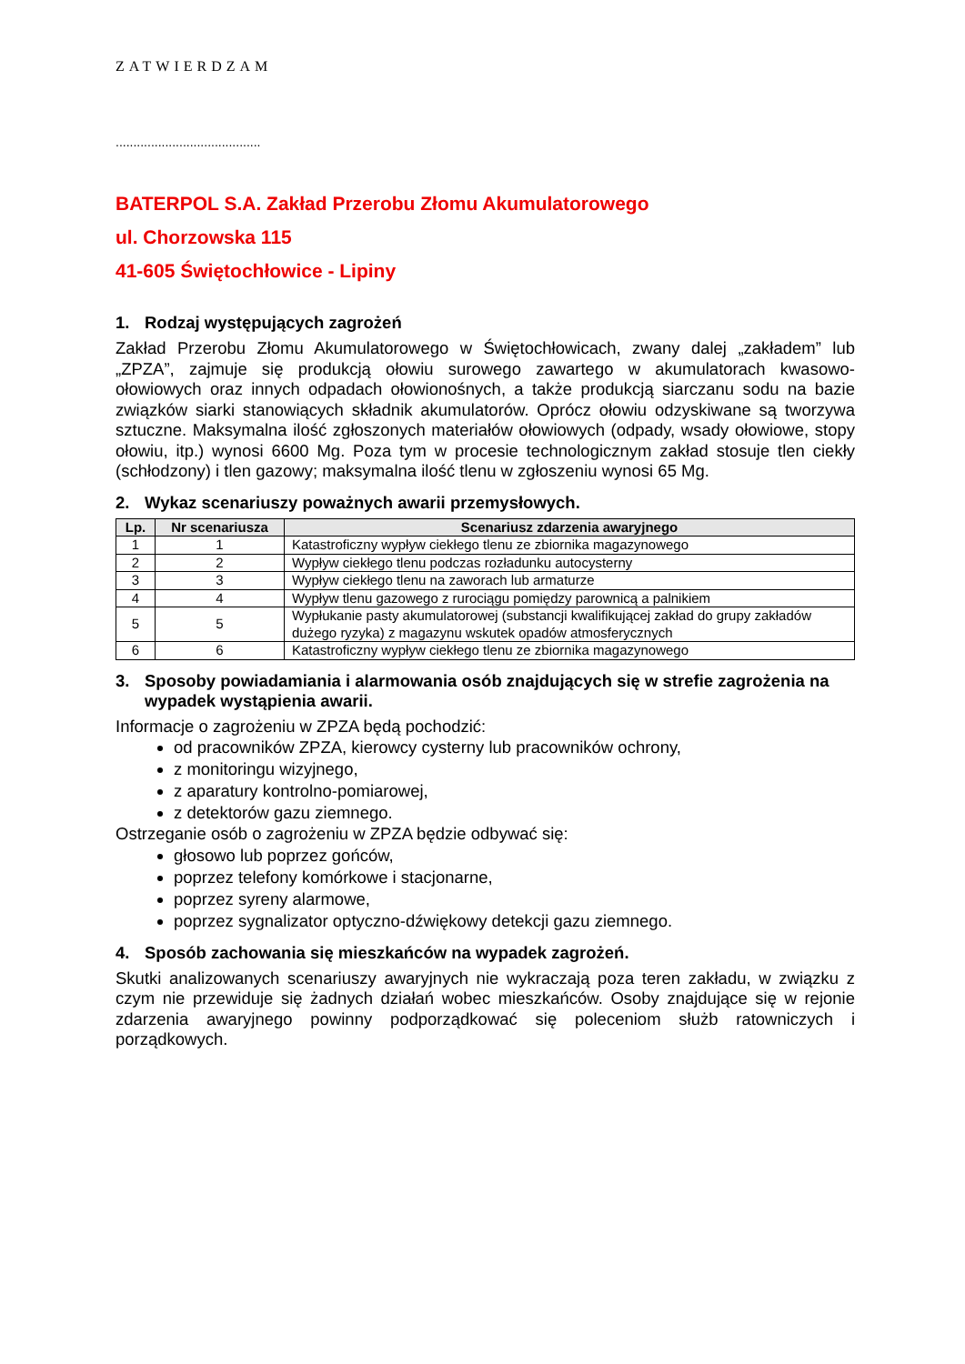ZATWIERDZAM
.........................................
BATERPOL S.A. Zakład Przerobu Złomu Akumulatorowego
ul. Chorzowska 115
41-605 Świętochłowice - Lipiny
1. Rodzaj występujących zagrożeń
Zakład Przerobu Złomu Akumulatorowego w Świętochłowicach, zwany dalej „zakładem” lub „ZPZA”, zajmuje się produkcją ołowiu surowego zawartego w akumulatorach kwasowo- ołowiowych oraz innych odpadach ołowionośnych, a także produkcją siarczanu sodu na bazie związków siarki stanowiących składnik akumulatorów. Oprócz ołowiu odzyskiwane są tworzywa sztuczne. Maksymalna ilość zgłoszonych materiałów ołowiowych (odpady, wsady ołowiowe, stopy ołowiu, itp.) wynosi 6600 Mg. Poza tym w procesie technologicznym zakład stosuje tlen ciekły (schłodzony) i tlen gazowy; maksymalna ilość tlenu w zgłoszeniu wynosi 65 Mg.
2. Wykaz scenariuszy poważnych awarii przemysłowych.
| Lp. | Nr scenariusza | Scenariusz zdarzenia awaryjnego |
| --- | --- | --- |
| 1 | 1 | Katastroficzny wypływ ciekłego tlenu ze zbiornika magazynowego |
| 2 | 2 | Wypływ ciekłego tlenu podczas rozładunku autocysterny |
| 3 | 3 | Wypływ ciekłego tlenu na zaworach lub armaturze |
| 4 | 4 | Wypływ tlenu gazowego z rurociągu pomiędzy parownicą a palnikiem |
| 5 | 5 | Wypłukanie pasty akumulatorowej (substancji kwalifikującej zakład do grupy zakładów dużego ryzyka) z magazynu wskutek opadów atmosferycznych |
| 6 | 6 | Katastroficzny wypływ ciekłego tlenu ze zbiornika magazynowego |
3. Sposoby powiadamiania i alarmowania osób znajdujących się w strefie zagrożenia na wypadek wystąpienia awarii.
Informacje o zagrożeniu w ZPZA będą pochodzić:
od pracowników ZPZA, kierowcy cysterny lub pracowników ochrony,
z monitoringu wizyjnego,
z aparatury kontrolno-pomiarowej,
z detektorów gazu ziemnego.
Ostrzeganie osób o zagrożeniu w ZPZA będzie odbywać się:
głosowo lub poprzez gońców,
poprzez telefony komórkowe i stacjonarne,
poprzez syreny alarmowe,
poprzez sygnalizator optyczno-dźwiękowy detekcji gazu ziemnego.
4. Sposób zachowania się mieszkańców na wypadek zagrożeń.
Skutki analizowanych scenariuszy awaryjnych nie wykraczają poza teren zakładu, w związku z czym nie przewiduje się żadnych działań wobec mieszkańców. Osoby znajdujące się w rejonie zdarzenia awaryjnego powinny podporządkować się poleceniom służb ratowniczych i porządkowych.